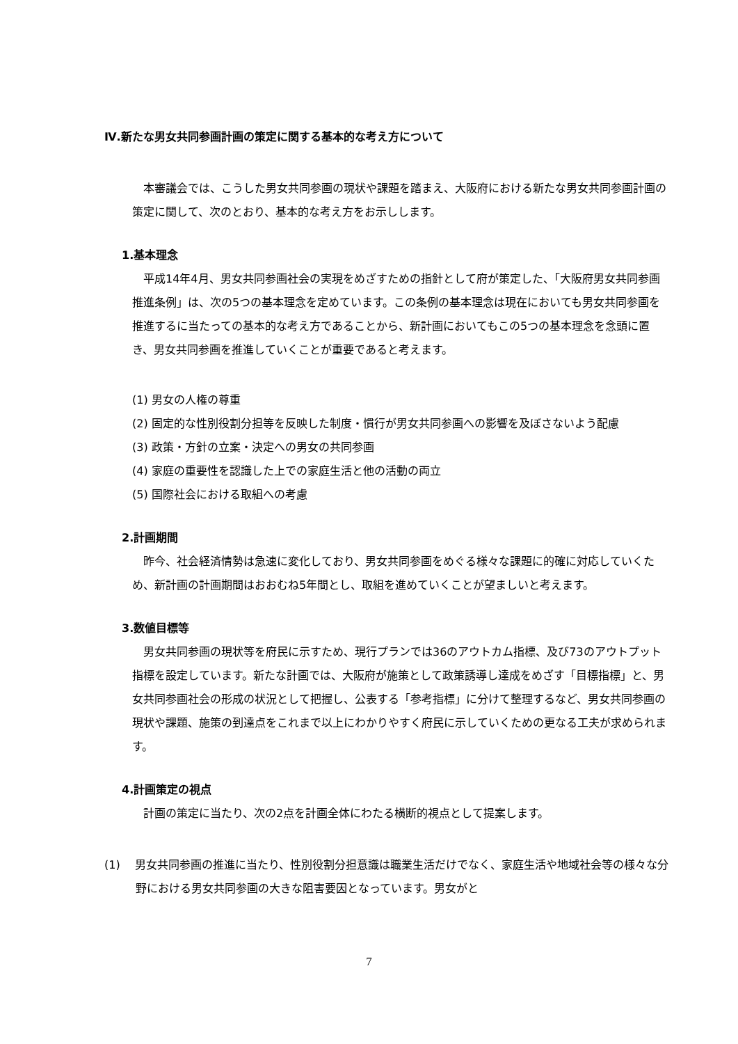Ⅳ.新たな男女共同参画計画の策定に関する基本的な考え方について
　本審議会では、こうした男女共同参画の現状や課題を踏まえ、大阪府における新たな男女共同参画計画の策定に関して、次のとおり、基本的な考え方をお示しします。
1.基本理念
　平成14年4月、男女共同参画社会の実現をめざすための指針として府が策定した、「大阪府男女共同参画推進条例」は、次の5つの基本理念を定めています。この条例の基本理念は現在においても男女共同参画を推進するに当たっての基本的な考え方であることから、新計画においてもこの5つの基本理念を念頭に置き、男女共同参画を推進していくことが重要であると考えます。
(1) 男女の人権の尊重
(2) 固定的な性別役割分担等を反映した制度・慣行が男女共同参画への影響を及ぼさないよう配慮
(3) 政策・方針の立案・決定への男女の共同参画
(4) 家庭の重要性を認識した上での家庭生活と他の活動の両立
(5) 国際社会における取組への考慮
2.計画期間
　昨今、社会経済情勢は急速に変化しており、男女共同参画をめぐる様々な課題に的確に対応していくため、新計画の計画期間はおおむね5年間とし、取組を進めていくことが望ましいと考えます。
3.数値目標等
　男女共同参画の現状等を府民に示すため、現行プランでは36のアウトカム指標、及び73のアウトプット指標を設定しています。新たな計画では、大阪府が施策として政策誘導し達成をめざす「目標指標」と、男女共同参画社会の形成の状況として把握し、公表する「参考指標」に分けて整理するなど、男女共同参画の現状や課題、施策の到達点をこれまで以上にわかりやすく府民に示していくための更なる工夫が求められます。
4.計画策定の視点
　計画の策定に当たり、次の2点を計画全体にわたる横断的視点として提案します。
(1)　 男女共同参画の推進に当たり、性別役割分担意識は職業生活だけでなく、家庭生活や地域社会等の様々な分野における男女共同参画の大きな阻害要因となっています。男女がと
7